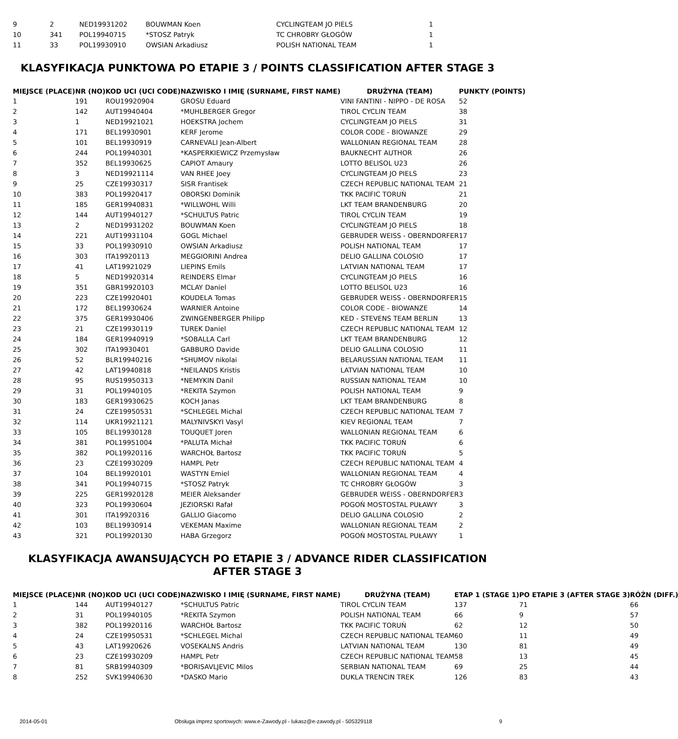| 9 | 2 | NED19931202 | BOUWMAN Koen | CYCLINGTEAM JO PIELS | 1 |
| 10 | 341 | POL19940715 | *STOSZ Patryk | TC CHROBRY GŁOGÓW | 1 |
| 11 | 33 | POL19930910 | OWSIAN Arkadiusz | POLISH NATIONAL TEAM | 1 |
KLASYFIKACJA PUNKTOWA PO ETAPIE 3 / POINTS CLASSIFICATION AFTER STAGE 3
| MIEJSCE (PLACE) | NR (NO) | KOD UCI (UCI CODE) | NAZWISKO I IMIĘ (SURNAME, FIRST NAME) | DRUŻYNA (TEAM) | PUNKTY (POINTS) |
| --- | --- | --- | --- | --- | --- |
| 1 | 191 | ROU19920904 | GROSU Eduard | VINI FANTINI - NIPPO - DE ROSA | 52 |
| 2 | 142 | AUT19940404 | *MUHLBERGER Gregor | TIROL CYCLIN TEAM | 38 |
| 3 | 1 | NED19921021 | HOEKSTRA Jochem | CYCLINGTEAM JO PIELS | 31 |
| 4 | 171 | BEL19930901 | KERF Jerome | COLOR CODE - BIOWANZE | 29 |
| 5 | 101 | BEL19930919 | CARNEVALI Jean-Albert | WALLONIAN REGIONAL TEAM | 28 |
| 6 | 244 | POL19940301 | *KASPERKIEWICZ Przemysław | BAUKNECHT AUTHOR | 26 |
| 7 | 352 | BEL19930625 | CAPIOT Amaury | LOTTO BELISOL U23 | 26 |
| 8 | 3 | NED19921114 | VAN RHEE Joey | CYCLINGTEAM JO PIELS | 23 |
| 9 | 25 | CZE19930317 | SISR Frantisek | CZECH REPUBLIC NATIONAL TEAM | 21 |
| 10 | 383 | POL19920417 | OBORSKI Dominik | TKK PACIFIC TORUŃ | 21 |
| 11 | 185 | GER19940831 | *WILLWOHL Willi | LKT TEAM BRANDENBURG | 20 |
| 12 | 144 | AUT19940127 | *SCHULTUS Patric | TIROL CYCLIN TEAM | 19 |
| 13 | 2 | NED19931202 | BOUWMAN Koen | CYCLINGTEAM JO PIELS | 18 |
| 14 | 221 | AUT19931104 | GOGL Michael | GEBRUDER WEISS - OBERNDORFER | 17 |
| 15 | 33 | POL19930910 | OWSIAN Arkadiusz | POLISH NATIONAL TEAM | 17 |
| 16 | 303 | ITA19920113 | MEGGIORINI Andrea | DELIO GALLINA COLOSIO | 17 |
| 17 | 41 | LAT19921029 | LIEPINS Emils | LATVIAN NATIONAL TEAM | 17 |
| 18 | 5 | NED19920314 | REINDERS Elmar | CYCLINGTEAM JO PIELS | 16 |
| 19 | 351 | GBR19920103 | MCLAY Daniel | LOTTO BELISOL U23 | 16 |
| 20 | 223 | CZE19920401 | KOUDELA Tomas | GEBRUDER WEISS - OBERNDORFER | 15 |
| 21 | 172 | BEL19930624 | WARNIER Antoine | COLOR CODE - BIOWANZE | 14 |
| 22 | 375 | GER19930406 | ZWINGENBERGER Philipp | KED - STEVENS TEAM BERLIN | 13 |
| 23 | 21 | CZE19930119 | TUREK Daniel | CZECH REPUBLIC NATIONAL TEAM | 12 |
| 24 | 184 | GER19940919 | *SOBALLA Carl | LKT TEAM BRANDENBURG | 12 |
| 25 | 302 | ITA19930401 | GABBURO Davide | DELIO GALLINA COLOSIO | 11 |
| 26 | 52 | BLR19940216 | *SHUMOV nikolai | BELARUSSIAN NATIONAL TEAM | 11 |
| 27 | 42 | LAT19940818 | *NEILANDS Kristis | LATVIAN NATIONAL TEAM | 10 |
| 28 | 95 | RUS19950313 | *NEMYKIN Danil | RUSSIAN NATIONAL TEAM | 10 |
| 29 | 31 | POL19940105 | *REKITA Szymon | POLISH NATIONAL TEAM | 9 |
| 30 | 183 | GER19930625 | KOCH Janas | LKT TEAM BRANDENBURG | 8 |
| 31 | 24 | CZE19950531 | *SCHLEGEL Michal | CZECH REPUBLIC NATIONAL TEAM | 7 |
| 32 | 114 | UKR19921121 | MALYNIVSKYI Vasyl | KIEV REGIONAL TEAM | 7 |
| 33 | 105 | BEL19930128 | TOUQUET Joren | WALLONIAN REGIONAL TEAM | 6 |
| 34 | 381 | POL19951004 | *PALUTA Michał | TKK PACIFIC TORUŃ | 6 |
| 35 | 382 | POL19920116 | WARCHOŁ Bartosz | TKK PACIFIC TORUŃ | 5 |
| 36 | 23 | CZE19930209 | HAMPL Petr | CZECH REPUBLIC NATIONAL TEAM | 4 |
| 37 | 104 | BEL19920101 | WASTYN Emiel | WALLONIAN REGIONAL TEAM | 4 |
| 38 | 341 | POL19940715 | *STOSZ Patryk | TC CHROBRY GŁOGÓW | 3 |
| 39 | 225 | GER19920128 | MEIER Aleksander | GEBRUDER WEISS - OBERNDORFER | 3 |
| 40 | 323 | POL19930604 | JEZIORSKI Rafał | POGOŃ MOSTOSTAL PUŁAWY | 3 |
| 41 | 301 | ITA19920316 | GALLIO Giacomo | DELIO GALLINA COLOSIO | 2 |
| 42 | 103 | BEL19930914 | VEKEMAN Maxime | WALLONIAN REGIONAL TEAM | 2 |
| 43 | 321 | POL19920130 | HABA Grzegorz | POGOŃ MOSTOSTAL PUŁAWY | 1 |
KLASYFIKACJA AWANSUJĄCYCH PO ETAPIE 3 / ADVANCE RIDER CLASSIFICATION AFTER STAGE 3
| MIEJSCE (PLACE) | NR (NO) | KOD UCI (UCI CODE) | NAZWISKO I IMIĘ (SURNAME, FIRST NAME) | DRUŻYNA (TEAM) | ETAP 1 (STAGE 1) | PO ETAPIE 3 (AFTER STAGE 3) | RÓŻN (DIFF.) |
| --- | --- | --- | --- | --- | --- | --- | --- |
| 1 | 144 | AUT19940127 | *SCHULTUS Patric | TIROL CYCLIN TEAM | 137 | 71 | 66 |
| 2 | 31 | POL19940105 | *REKITA Szymon | POLISH NATIONAL TEAM | 66 | 9 | 57 |
| 3 | 382 | POL19920116 | WARCHOŁ Bartosz | TKK PACIFIC TORUŃ | 62 | 12 | 50 |
| 4 | 24 | CZE19950531 | *SCHLEGEL Michal | CZECH REPUBLIC NATIONAL TEAM | 60 | 11 | 49 |
| 5 | 43 | LAT19920626 | VOSEKALNS Andris | LATVIAN NATIONAL TEAM | 130 | 81 | 49 |
| 6 | 23 | CZE19930209 | HAMPL Petr | CZECH REPUBLIC NATIONAL TEAM | 58 | 13 | 45 |
| 7 | 81 | SRB19940309 | *BORISAVLJEVIC Milos | SERBIAN NATIONAL TEAM | 69 | 25 | 44 |
| 8 | 252 | SVK19940630 | *DASKO Mario | DUKLA TRENCIN TREK | 126 | 83 | 43 |
2014-05-01 Obsługa imprez sportowych: www.e-Zawody.pl - lukasz@e-zawody.pl - 505329118 9